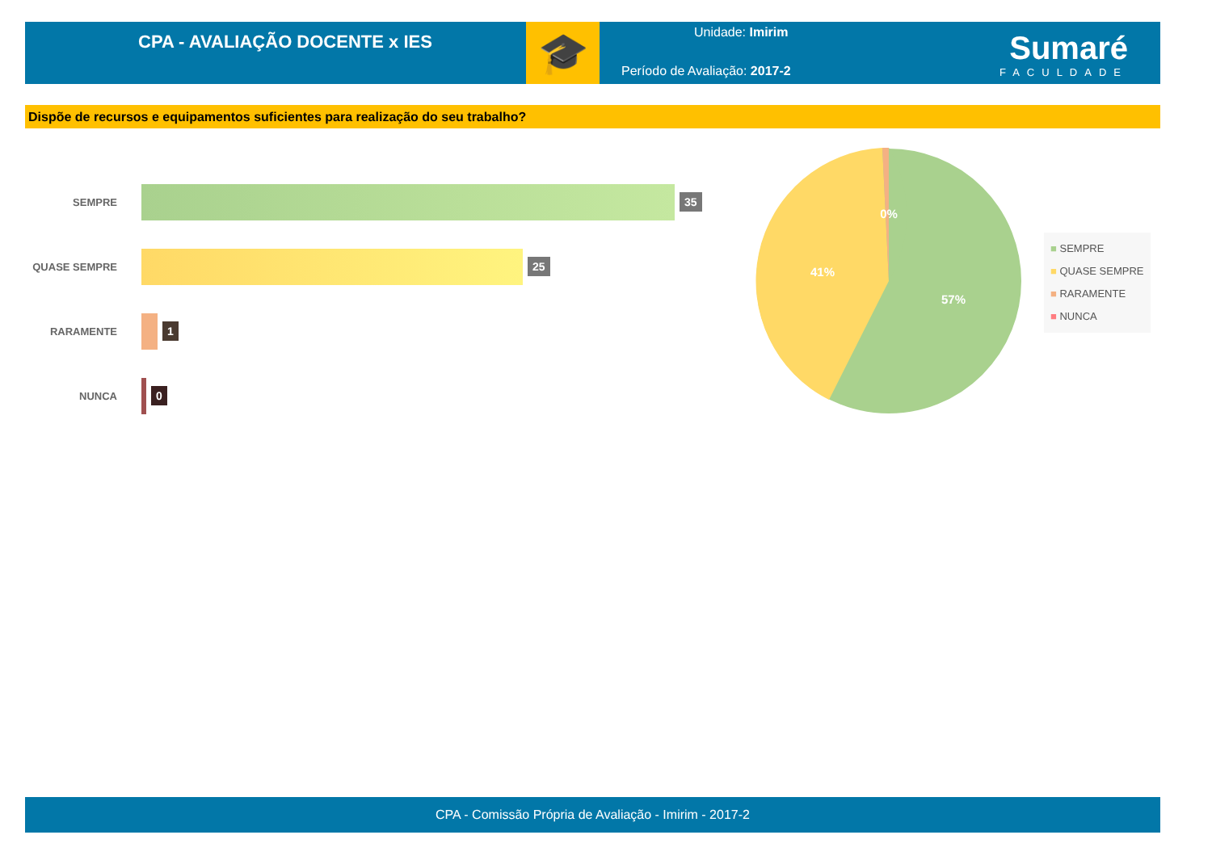CPA - AVALIAÇÃO DOCENTE x IES
🎓
Unidade: Imirim
Período de Avaliação: 2017-2
Sumaré
FACULDADE
Dispõe de recursos e equipamentos suficientes para realização do seu trabalho?
SEMPRE
35
QUASE SEMPRE
25
RARAMENTE
1
NUNCA
0
0%
41%
57%
■ SEMPRE
■ QUASE SEMPRE
■ RARAMENTE
■ NUNCA
CPA - Comissão Própria de Avaliação - Imirim - 2017-2